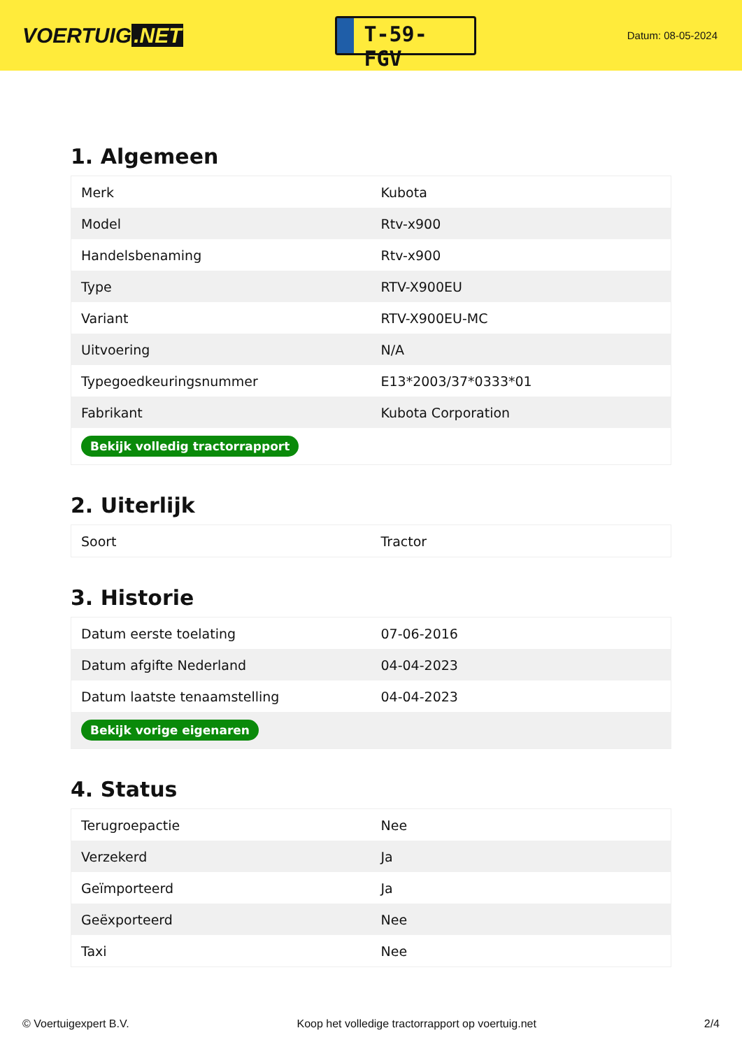VOERTUIG.NET
T-59-FGV
Datum: 08-05-2024
1. Algemeen
| Merk | Kubota |
| Model | Rtv-x900 |
| Handelsbenaming | Rtv-x900 |
| Type | RTV-X900EU |
| Variant | RTV-X900EU-MC |
| Uitvoering | N/A |
| Typegoedkeuringsnummer | E13*2003/37*0333*01 |
| Fabrikant | Kubota Corporation |
| Bekijk volledig tractorrapport | |
2. Uiterlijk
| Soort | Tractor |
3. Historie
| Datum eerste toelating | 07-06-2016 |
| Datum afgifte Nederland | 04-04-2023 |
| Datum laatste tenaamstelling | 04-04-2023 |
| Bekijk vorige eigenaren | |
4. Status
| Terugroepactie | Nee |
| Verzekerd | Ja |
| Geïmporteerd | Ja |
| Geëxporteerd | Nee |
| Taxi | Nee |
© Voertuigexpert B.V. Koop het volledige tractorrapport op voertuig.net 2/4